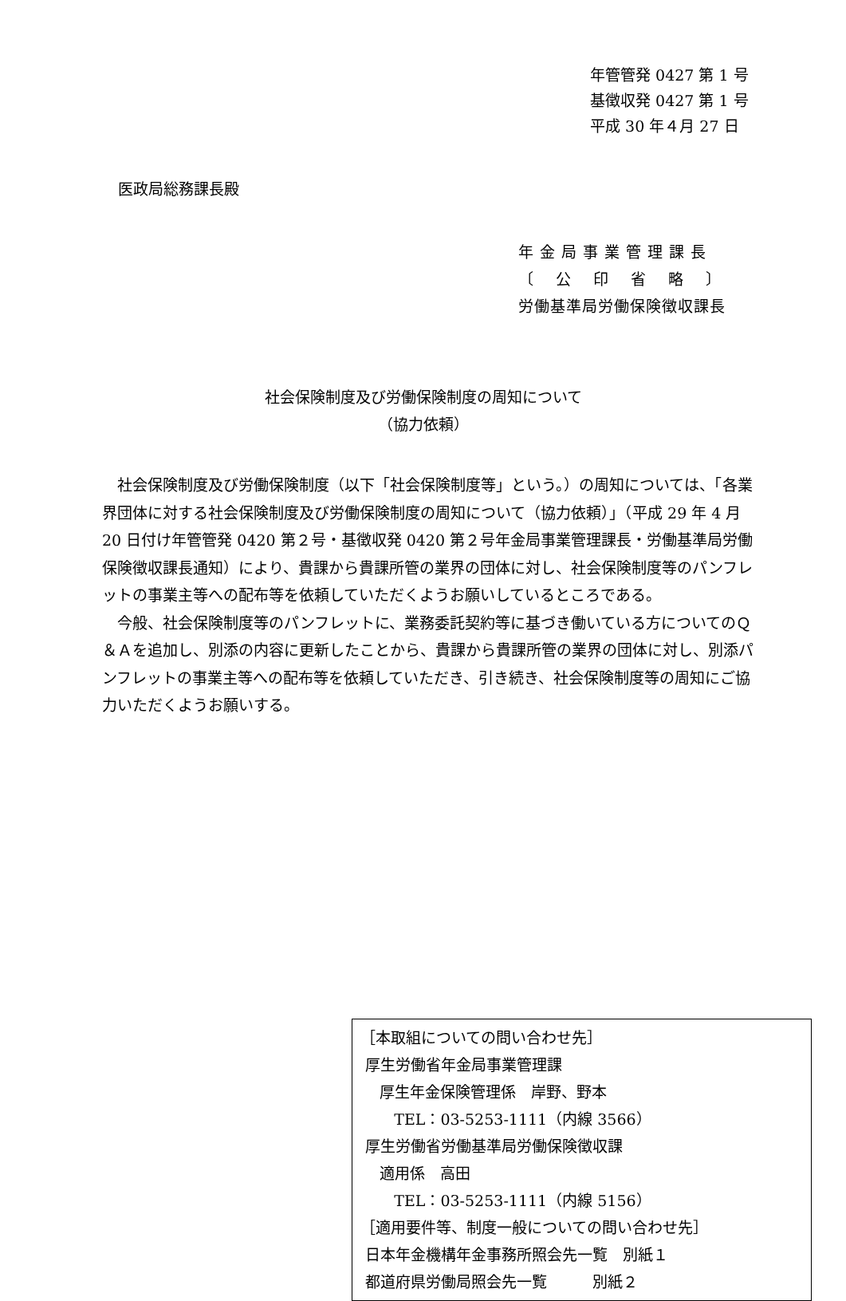年管管発 0427 第 1 号
基徴収発 0427 第 1 号
平成 30 年４月 27 日
医政局総務課長殿
年 金 局 事 業 管 理 課 長
〔　 公　 印　 省　 略　 〕
労働基準局労働保険徴収課長
社会保険制度及び労働保険制度の周知について
（協力依頼）
社会保険制度及び労働保険制度（以下「社会保険制度等」という。）の周知については、「各業界団体に対する社会保険制度及び労働保険制度の周知について（協力依頼）」（平成 29 年 4 月 20 日付け年管管発 0420 第２号・基徴収発 0420 第２号年金局事業管理課長・労働基準局労働保険徴収課長通知）により、貴課から貴課所管の業界の団体に対し、社会保険制度等のパンフレットの事業主等への配布等を依頼していただくようお願いしているところである。
今般、社会保険制度等のパンフレットに、業務委託契約等に基づき働いている方についてのＱ＆Ａを追加し、別添の内容に更新したことから、貴課から貴課所管の業界の団体に対し、別添パンフレットの事業主等への配布等を依頼していただき、引き続き、社会保険制度等の周知にご協力いただくようお願いする。
［本取組についての問い合わせ先］
厚生労働省年金局事業管理課
厚生年金保険管理係　岸野、野本
TEL：03-5253-1111（内線 3566）
厚生労働省労働基準局労働保険徴収課
適用係　高田
TEL：03-5253-1111（内線 5156）
［適用要件等、制度一般についての問い合わせ先］
日本年金機構年金事務所照会先一覧　別紙１
都道府県労働局照会先一覧　　　別紙２